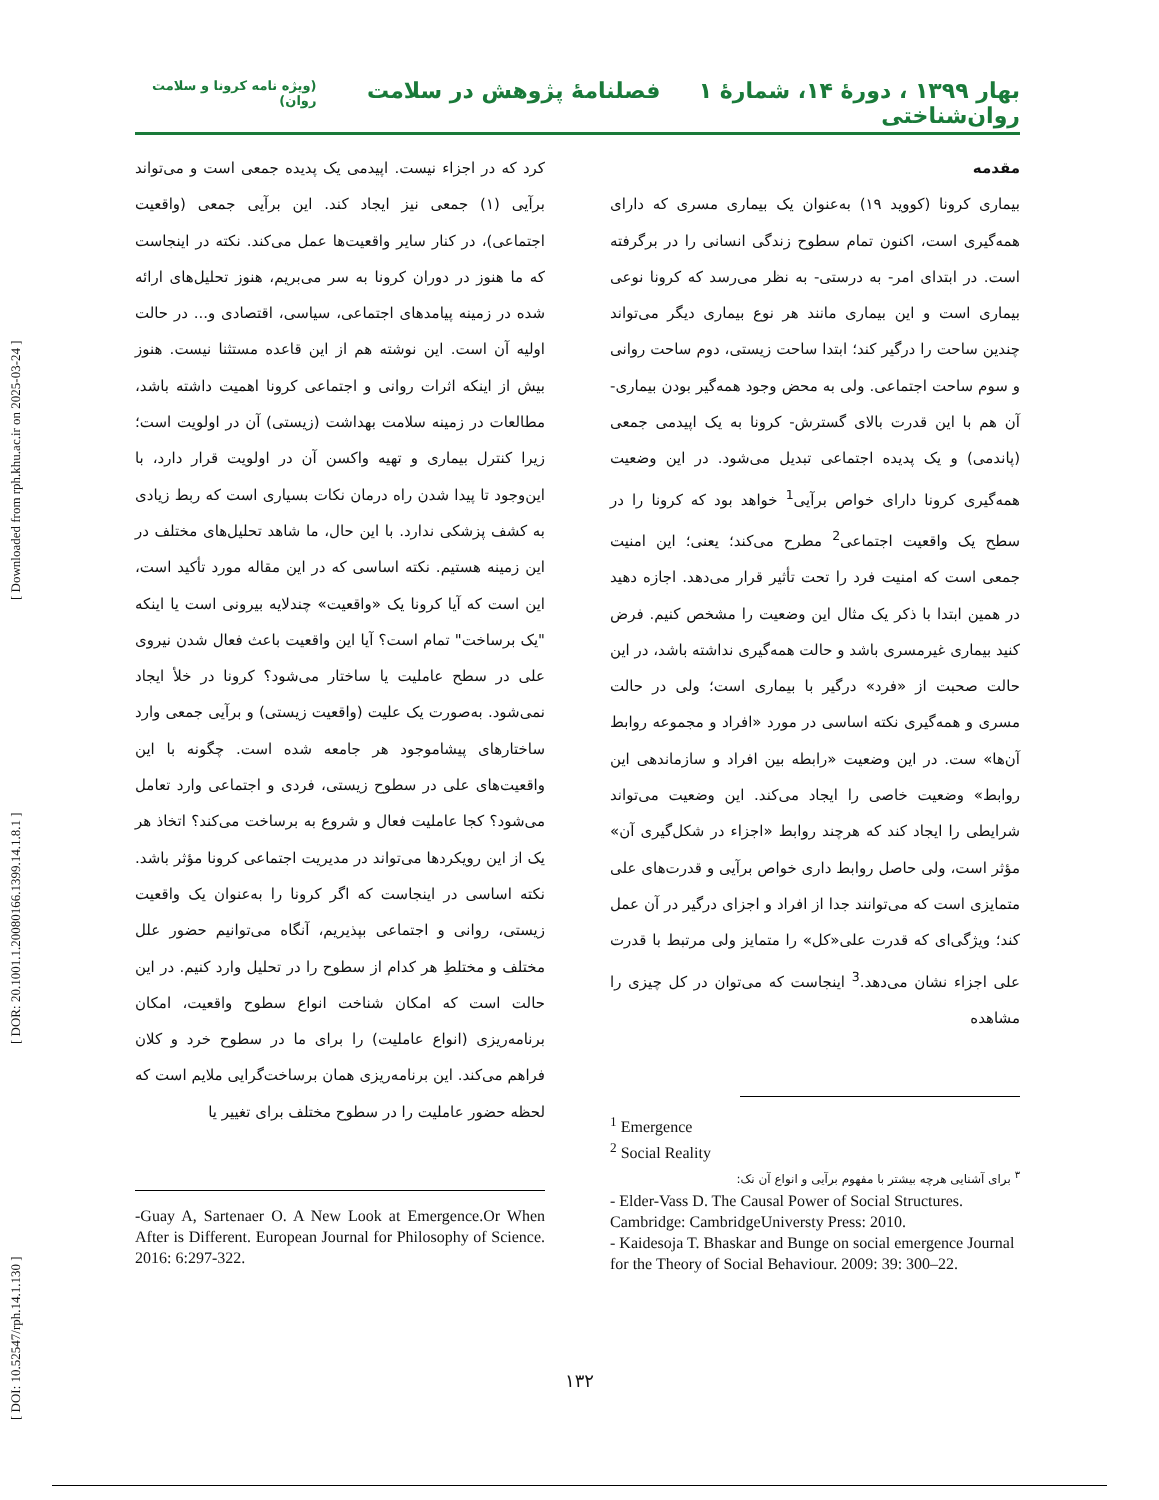[ DOI: 10.52547/rph.14.1.130 ] [ DOR: 20.1001.1.20080166.1399.14.1.8.1 ] [ Downloaded from rph.khu.ac.ir on 2025-03-24 ]
بهار ۱۳۹۹ ، دورۀ ۱۴، شمارۀ ۱ فصلنامۀ پژوهش در سلامت روان‌شناختی (ویژه نامه کرونا و سلامت روان)
مقدمه
بیماری کرونا (کووید ۱۹) به‌عنوان یک بیماری مسری که دارای همه‌گیری است، اکنون تمام سطوح زندگی انسانی را در برگرفته است. در ابتدای امر- به درستی- به نظر می‌رسد که کرونا نوعی بیماری است و این بیماری مانند هر نوع بیماری دیگر می‌تواند چندین ساحت را درگیر کند؛ ابتدا ساحت زیستی، دوم ساحت روانی و سوم ساحت اجتماعی. ولی به محض وجود همه‌گیر بودن بیماری- آن هم با این قدرت بالای گسترش- کرونا به یک اپیدمی جمعی (پاندمی) و یک پدیده اجتماعی تبدیل می‌شود. در این وضعیت همه‌گیری کرونا دارای خواص برآیی<sup>1</sup> خواهد بود که کرونا را در سطح یک واقعیت اجتماعی<sup>2</sup> مطرح می‌کند؛ یعنی؛ این امنیت جمعی است که امنیت فرد را تحت تأثیر قرار می‌دهد. اجازه دهید در همین ابتدا با ذکر یک مثال این وضعیت را مشخص کنیم. فرض کنید بیماری غیرمسری باشد و حالت همه‌گیری نداشته باشد، در این حالت صحبت از «فرد» درگیر با بیماری است؛ ولی در حالت مسری و همه‌گیری نکته اساسی در مورد «افراد و مجموعه روابط آن‌ها» ست. در این وضعیت «رابطه بین افراد و سازماندهی این روابط» وضعیت خاصی را ایجاد می‌کند. این وضعیت می‌تواند شرایطی را ایجاد کند که هرچند روابط «اجزاء در شکل‌گیری آن» مؤثر است، ولی حاصل روابط داری خواص برآیی و قدرت‌های علی متمایزی است که می‌توانند جدا از افراد و اجزای درگیر در آن عمل کند؛ ویژگی‌ای که قدرت علی«کل» را متمایز ولی مرتبط با قدرت علی اجزاء نشان می‌دهد.<sup>3</sup> اینجاست که می‌توان در کل چیزی را مشاهده
<sup>1</sup> Emergence
<sup>2</sup> Social Reality
<sup>۳</sup> برای آشنایی هرچه بیشتر با مفهوم برآیی و انواع آن نک:
- Elder-Vass D. The Causal Power of Social Structures. Cambridge: CambridgeUniversty Press: 2010.
- Kaidesoja T. Bhaskar and Bunge on social emergence Journal for the Theory of Social Behaviour. 2009: 39: 300–22.
کرد که در اجزاء نیست. اپیدمی یک پدیده جمعی است و می‌تواند برآیی (۱) جمعی نیز ایجاد کند. این برآیی جمعی (واقعیت اجتماعی)، در کنار سایر واقعیت‌ها عمل می‌کند. نکته در اینجاست که ما هنوز در دوران کرونا به سر می‌بریم، هنوز تحلیل‌های ارائه شده در زمینه پیامدهای اجتماعی، سیاسی، اقتصادی و... در حالت اولیه آن است. این نوشته هم از این قاعده مستثنا نیست. هنوز بیش از اینکه اثرات روانی و اجتماعی کرونا اهمیت داشته باشد، مطالعات در زمینه سلامت بهداشت (زیستی) آن در اولویت است؛ زیرا کنترل بیماری و تهیه واکسن آن در اولویت قرار دارد، با این‌وجود تا پیدا شدن راه درمان نکات بسیاری است که ربط زیادی به کشف پزشکی ندارد. با این حال، ما شاهد تحلیل‌های مختلف در این زمینه هستیم. نکته اساسی که در این مقاله مورد تأکید است، این است که آیا کرونا یک «واقعیت» چندلایه بیرونی است یا اینکه "یک برساخت" تمام است؟ آیا این واقعیت باعث فعال شدن نیروی علی در سطح عاملیت یا ساختار می‌شود؟ کرونا در خلأ ایجاد نمی‌شود. به‌صورت یک علیت (واقعیت زیستی) و برآیی جمعی وارد ساختارهای پیشاموجود هر جامعه شده است. چگونه با این واقعیت‌های علی در سطوح زیستی، فردی و اجتماعی وارد تعامل می‌شود؟ کجا عاملیت فعال و شروع به برساخت می‌کند؟ اتخاذ هر یک از این رویکردها می‌تواند در مدیریت اجتماعی کرونا مؤثر باشد. نکته اساسی در اینجاست که اگر کرونا را به‌عنوان یک واقعیت زیستی، روانی و اجتماعی بپذیریم، آنگاه می‌توانیم حضور علل مختلف و مختلطِ هر کدام از سطوح را در تحلیل وارد کنیم. در این حالت است که امکان شناخت انواع سطوح واقعیت، امکان برنامه‌ریزی (انواع عاملیت) را برای ما در سطوح خرد و کلان فراهم می‌کند. این برنامه‌ریزی همان برساخت‌گرایی ملایم است که لحظه حضور عاملیت را در سطوح مختلف برای تغییر یا
-Guay A, Sartenaer O. A New Look at Emergence.Or When After is Different. European Journal for Philosophy of Science. 2016: 6:297-322.
۱۳۲